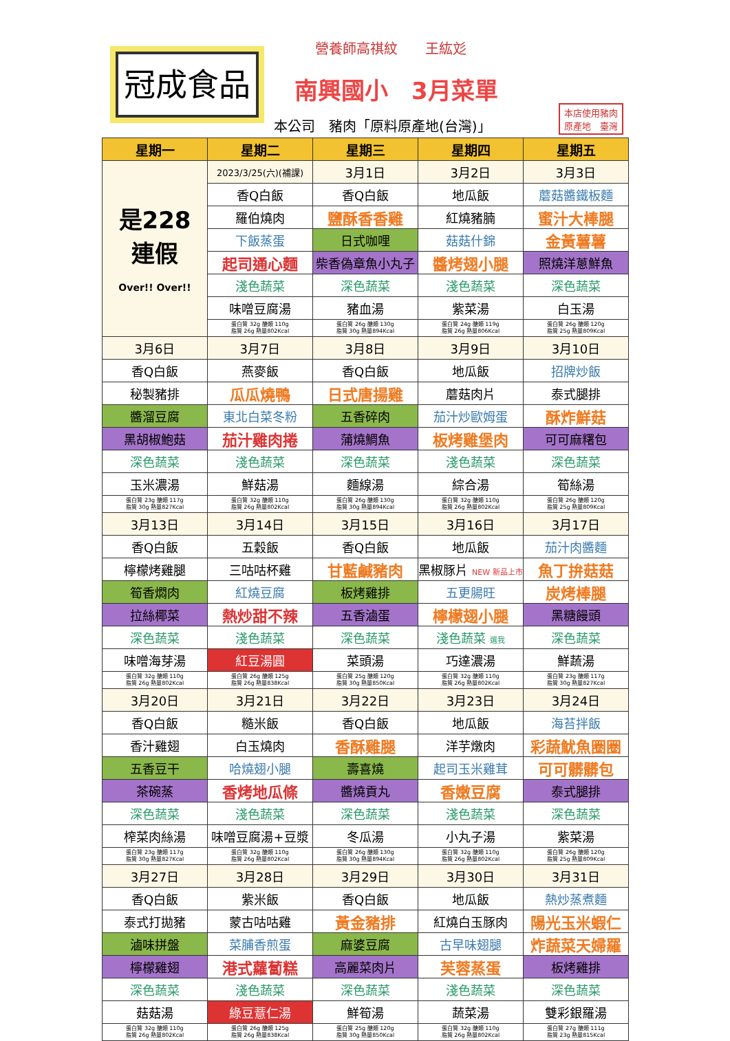冠成食品
營養師高祺紋　　王紘彣
南興國小　3月菜單
本公司　豬肉「原料原產地(台灣)」
本店使用豬肉
原產地　臺灣
| 星期一 | 星期二 | 星期三 | 星期四 | 星期五 |
| --- | --- | --- | --- | --- |
| 是228 連假 Over!! Over!! | 2023/3/25(六)(補課) | 3月1日 | 3月2日 | 3月3日 |
| | 香Q白飯 | 香Q白飯 | 地瓜飯 | 蘑菇醬鐵板麵 |
| | 羅伯燒肉 | 鹽酥香香雞 | 紅燒豬腩 | 蜜汁大棒腿 |
| | 下飯蒸蛋 | 日式咖哩 | 菇菇什錦 | 金黃薯薯 |
| | 起司通心麵 | 柴香偽章魚小丸子 | 醬烤翅小腿 | 照燒洋蔥鮮魚 |
| | 淺色蔬菜 | 深色蔬菜 | 淺色蔬菜 | 深色蔬菜 |
| | 味噌豆腐湯 | 豬血湯 | 紫菜湯 | 白玉湯 |
| | 蛋白質 32g 醣類 110g 脂質 26g 熱量802Kcal | 蛋白質 26g 醣類 130g 脂質 30g 熱量894Kcal | 蛋白質 24g 醣類 119g 脂質 26g 熱量806Kcal | 蛋白質 26g 醣類 120g 脂質 25g 熱量809Kcal |
| 3月6日 | 3月7日 | 3月8日 | 3月9日 | 3月10日 |
| 香Q白飯 | 燕麥飯 | 香Q白飯 | 地瓜飯 | 招牌炒飯 |
| 秘製豬排 | 瓜瓜燒鴨 | 日式唐揚雞 | 蘑菇肉片 | 泰式腿排 |
| 醬溜豆腐 | 東北白菜冬粉 | 五香碎肉 | 茄汁炒歐姆蛋 | 酥炸鮮菇 |
| 黑胡椒鮑菇 | 茄汁雞肉捲 | 蒲燒鯛魚 | 板烤雞堡肉 | 可可麻糬包 |
| 深色蔬菜 | 淺色蔬菜 | 深色蔬菜 | 淺色蔬菜 | 深色蔬菜 |
| 玉米濃湯 | 鮮菇湯 | 麵線湯 | 綜合湯 | 筍絲湯 |
| 蛋白質 23g 醣類 117g 脂質 30g 熱量827Kcal | 蛋白質 32g 醣類 110g 脂質 26g 熱量802Kcal | 蛋白質 26g 醣類 130g 脂質 30g 熱量894Kcal | 蛋白質 32g 醣類 110g 脂質 26g 熱量802Kcal | 蛋白質 26g 醣類 120g 脂質 25g 熱量809Kcal |
| 3月13日 | 3月14日 | 3月15日 | 3月16日 | 3月17日 |
| 香Q白飯 | 五穀飯 | 香Q白飯 | 地瓜飯 | 茄汁肉醬麵 |
| 檸檬烤雞腿 | 三咕咕杯雞 | 甘藍鹹豬肉 | 黑椒豚片 NEW 新品上市 | 魚丁拚菇菇 |
| 筍香燜肉 | 紅燒豆腐 | 板烤雞排 | 五更腸旺 | 炭烤棒腿 |
| 拉絲椰菜 | 熱炒甜不辣 | 五香滷蛋 | 檸檬翅小腿 | 黑糖饅頭 |
| 深色蔬菜 | 淺色蔬菜 | 深色蔬菜 | 淺色蔬菜 選我 | 深色蔬菜 |
| 味噌海芽湯 | 紅豆湯圓 | 菜頭湯 | 巧達濃湯 | 鮮蔬湯 |
| 蛋白質 32g 醣類 110g 脂質 26g 熱量802Kcal | 蛋白質 26g 醣類 125g 脂質 26g 熱量838Kcal | 蛋白質 25g 醣類 120g 脂質 30g 熱量850Kcal | 蛋白質 32g 醣類 110g 脂質 26g 熱量802Kcal | 蛋白質 23g 醣類 117g 脂質 30g 熱量827Kcal |
| 3月20日 | 3月21日 | 3月22日 | 3月23日 | 3月24日 |
| 香Q白飯 | 糙米飯 | 香Q白飯 | 地瓜飯 | 海苔拌飯 |
| 香汁雞翅 | 白玉燒肉 | 香酥雞腿 | 洋芋燉肉 | 彩蔬魷魚圈圈 |
| 五香豆干 | 哈燒翅小腿 | 壽喜燒 | 起司玉米雞茸 | 可可髒髒包 |
| 茶碗蒸 | 香烤地瓜條 | 醬燒貢丸 | 香嫩豆腐 | 泰式腿排 |
| 深色蔬菜 | 淺色蔬菜 | 深色蔬菜 | 淺色蔬菜 | 深色蔬菜 |
| 榨菜肉絲湯 | 味噌豆腐湯+豆漿 | 冬瓜湯 | 小丸子湯 | 紫菜湯 |
| 蛋白質 23g 醣類 117g 脂質 30g 熱量827Kcal | 蛋白質 32g 醣類 110g 脂質 26g 熱量802Kcal | 蛋白質 26g 醣類 130g 脂質 30g 熱量894Kcal | 蛋白質 32g 醣類 110g 脂質 26g 熱量802Kcal | 蛋白質 26g 醣類 120g 脂質 25g 熱量809Kcal |
| 3月27日 | 3月28日 | 3月29日 | 3月30日 | 3月31日 |
| 香Q白飯 | 紫米飯 | 香Q白飯 | 地瓜飯 | 熱炒蒸煮麵 |
| 泰式打拋豬 | 蒙古咕咕雞 | 黃金豬排 | 紅燒白玉豚肉 | 陽光玉米蝦仁 |
| 滷味拼盤 | 菜脯香煎蛋 | 麻婆豆腐 | 古早味翅腿 | 炸蔬菜天婦羅 |
| 檸檬雞翅 | 港式蘿蔔糕 | 高麗菜肉片 | 芙蓉蒸蛋 | 板烤雞排 |
| 深色蔬菜 | 淺色蔬菜 | 深色蔬菜 | 淺色蔬菜 | 深色蔬菜 |
| 菇菇湯 | 綠豆薏仁湯 | 鮮筍湯 | 蔬菜湯 | 雙彩銀羅湯 |
| 蛋白質 32g 醣類 110g 脂質 26g 熱量802Kcal | 蛋白質 26g 醣類 125g 脂質 26g 熱量838Kcal | 蛋白質 25g 醣類 120g 脂質 30g 熱量850Kcal | 蛋白質 32g 醣類 110g 脂質 26g 熱量802Kcal | 蛋白質 27g 醣類 111g 脂質 23g 熱量815Kcal |